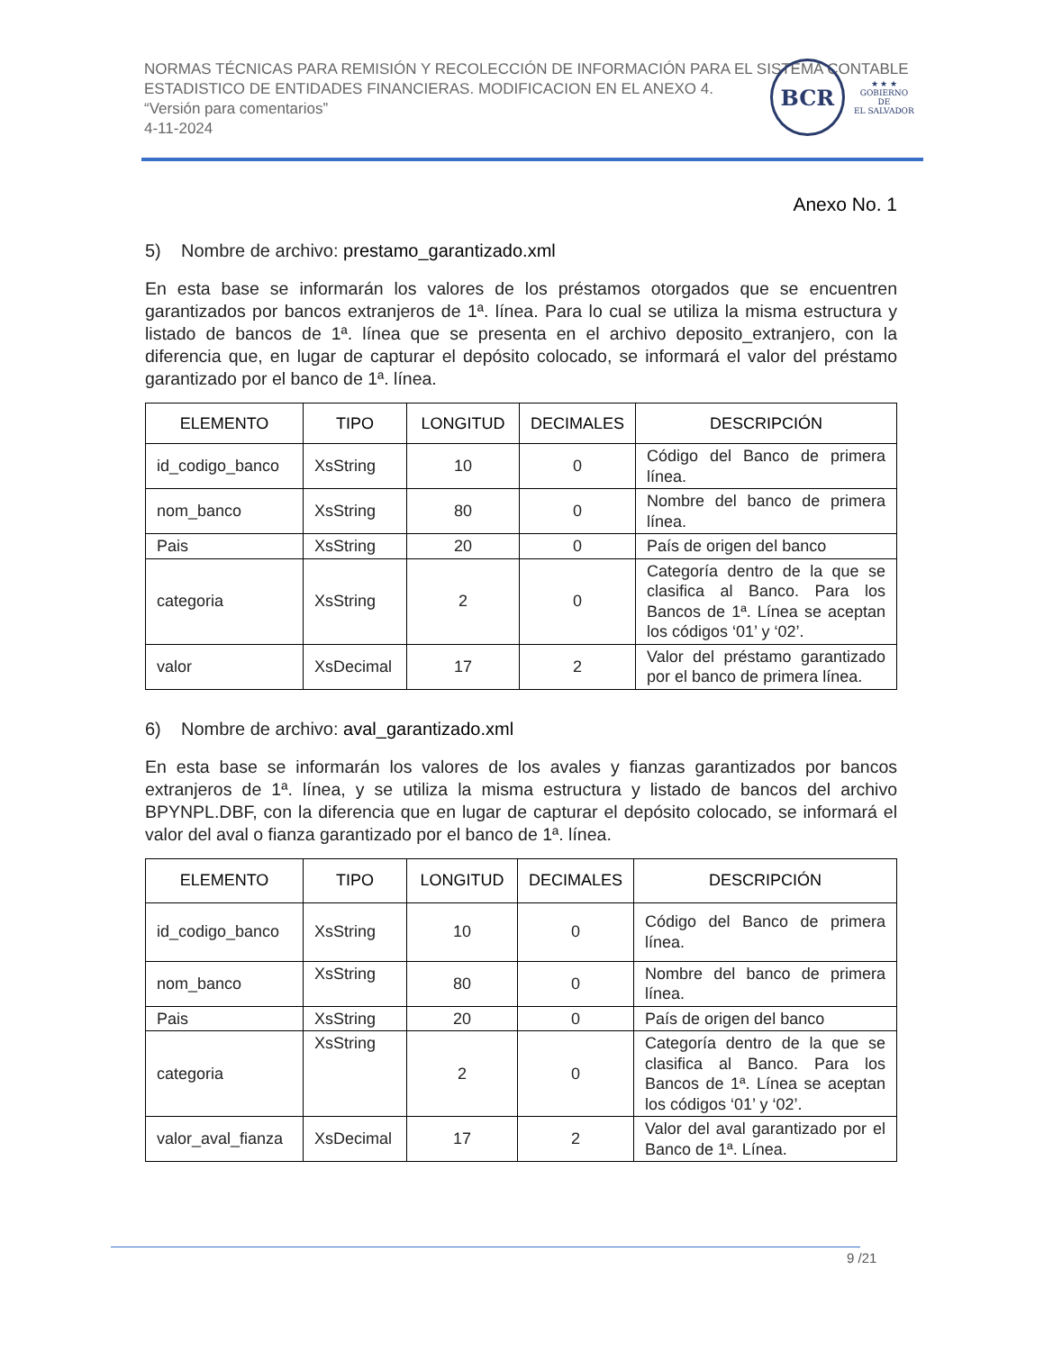NORMAS TÉCNICAS PARA REMISIÓN Y RECOLECCIÓN DE INFORMACIÓN PARA EL SISTEMA CONTABLE ESTADISTICO DE ENTIDADES FINANCIERAS. MODIFICACION EN EL ANEXO 4.
“Versión para comentarios”
4-11-2024
BCR
★ ★ ★
GOBIERNO DE
EL SALVADOR
Anexo No. 1
5) Nombre de archivo: prestamo_garantizado.xml
En esta base se informarán los valores de los préstamos otorgados que se encuentren garantizados por bancos extranjeros de 1ª. línea. Para lo cual se utiliza la misma estructura y listado de bancos de 1ª. línea que se presenta en el archivo deposito_extranjero, con la diferencia que, en lugar de capturar el depósito colocado, se informará el valor del préstamo garantizado por el banco de 1ª. línea.
| ELEMENTO | TIPO | LONGITUD | DECIMALES | DESCRIPCIÓN |
| --- | --- | --- | --- | --- |
| id_codigo_banco | XsString | 10 | 0 | Código del Banco de primera línea. |
| nom_banco | XsString | 80 | 0 | Nombre del banco de primera línea. |
| Pais | XsString | 20 | 0 | País de origen del banco |
| categoria | XsString | 2 | 0 | Categoría dentro de la que se clasifica al Banco. Para los Bancos de 1ª. Línea se aceptan los códigos ‘01’ y ‘02’. |
| valor | XsDecimal | 17 | 2 | Valor del préstamo garantizado por el banco de primera línea. |
6) Nombre de archivo: aval_garantizado.xml
En esta base se informarán los valores de los avales y fianzas garantizados por bancos extranjeros de 1ª. línea, y se utiliza la misma estructura y listado de bancos del archivo BPYNPL.DBF, con la diferencia que en lugar de capturar el depósito colocado, se informará el valor del aval o fianza garantizado por el banco de 1ª. línea.
| ELEMENTO | TIPO | LONGITUD | DECIMALES | DESCRIPCIÓN |
| --- | --- | --- | --- | --- |
| id_codigo_banco | XsString | 10 | 0 | Código del Banco de primera línea. |
| nom_banco | XsString | 80 | 0 | Nombre del banco de primera línea. |
| Pais | XsString | 20 | 0 | País de origen del banco |
| categoria | XsString | 2 | 0 | Categoría dentro de la que se clasifica al Banco. Para los Bancos de 1ª. Línea se aceptan los códigos ‘01’ y ‘02’. |
| valor_aval_fianza | XsDecimal | 17 | 2 | Valor del aval garantizado por el Banco de 1ª. Línea. |
9 /21